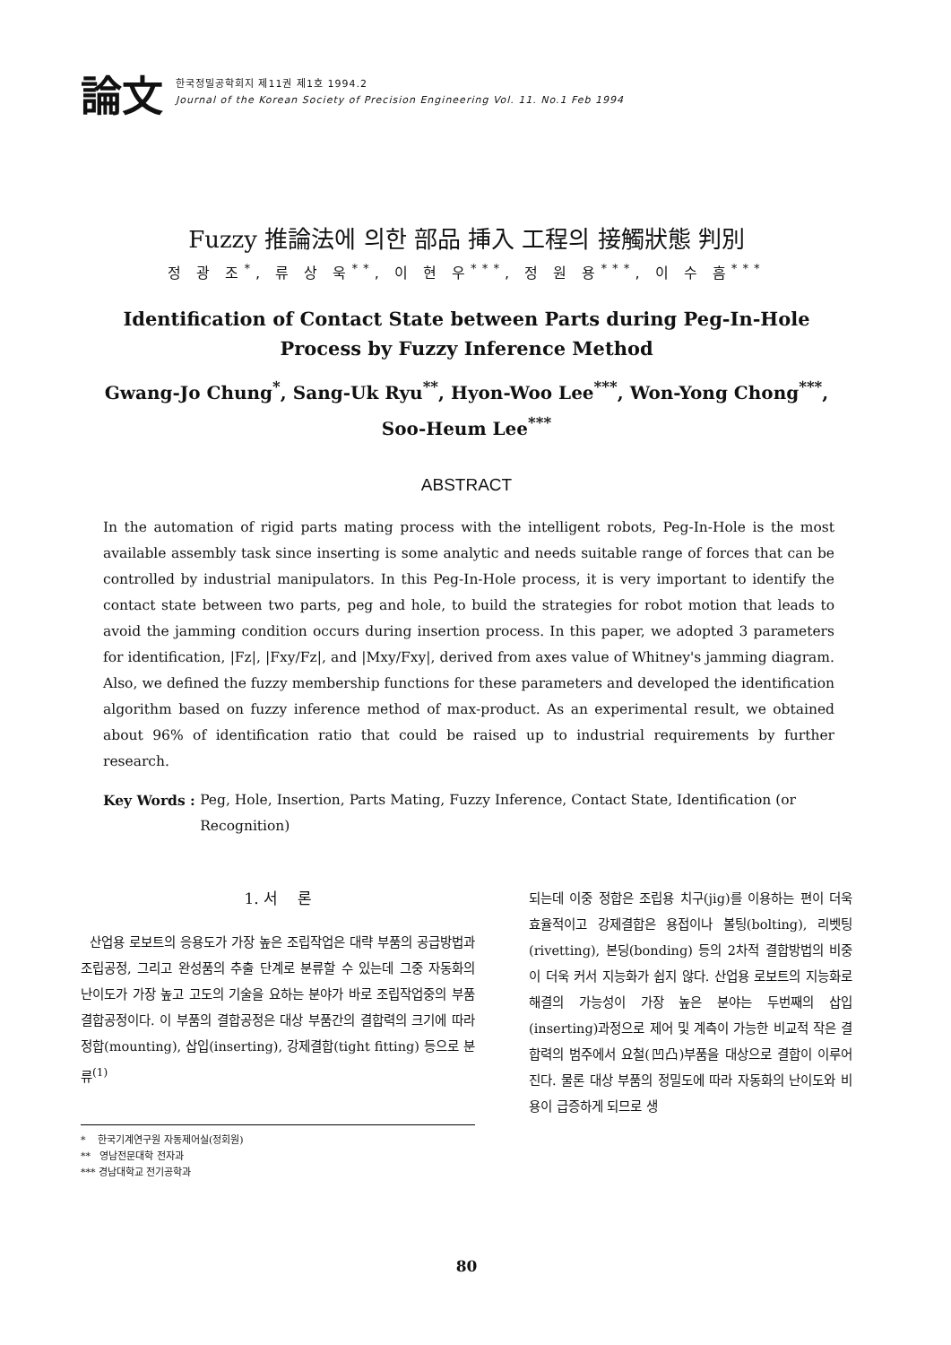論文
한국정밀공학회지 제11권 제1호 1994.2
Journal of the Korean Society of Precision Engineering Vol. 11. No.1 Feb 1994
Fuzzy 推論法에 의한 部品 挿入 工程의 接觸狀態 判別
정 광 조<sup>*</sup>, 류 상 욱<sup>**</sup>, 이 현 우<sup>***</sup>, 정 원 용<sup>***</sup>, 이 수 흠<sup>***</sup>
Identification of Contact State between Parts during Peg-In-Hole
Process by Fuzzy Inference Method
Gwang-Jo Chung<sup>*</sup>, Sang-Uk Ryu<sup>**</sup>, Hyon-Woo Lee<sup>***</sup>, Won-Yong Chong<sup>***</sup>,
Soo-Heum Lee<sup>***</sup>
ABSTRACT
In the automation of rigid parts mating process with the intelligent robots, Peg-In-Hole is the most available assembly task since inserting is some analytic and needs suitable range of forces that can be controlled by industrial manipulators. In this Peg-In-Hole process, it is very important to identify the contact state between two parts, peg and hole, to build the strategies for robot motion that leads to avoid the jamming condition occurs during insertion process. In this paper, we adopted 3 parameters for identification, |Fz|, |Fxy/Fz|, and |Mxy/Fxy|, derived from axes value of Whitney's jamming diagram. Also, we defined the fuzzy membership functions for these parameters and developed the identification algorithm based on fuzzy inference method of max-product. As an experimental result, we obtained about 96% of identification ratio that could be raised up to industrial requirements by further research.
Key Words : Peg, Hole, Insertion, Parts Mating, Fuzzy Inference, Contact State, Identification (or Recognition)
1. 서 론
산업용 로보트의 응용도가 가장 높은 조립작업은 대략 부품의 공급방법과 조립공정, 그리고 완성품의 추출 단계로 분류할 수 있는데 그중 자동화의 난이도가 가장 높고 고도의 기술을 요하는 분야가 바로 조립작업중의 부품 결합공정이다. 이 부품의 결합공정은 대상 부품간의 결합력의 크기에 따라 정합(mounting), 삽입(inserting), 강제결합(tight fitting) 등으로 분류<sup>(1)</sup>
* 한국기계연구원 자동제어실(정회원)
** 영남전문대학 전자과
*** 경남대학교 전기공학과
되는데 이중 정합은 조립용 치구(jig)를 이용하는 편이 더욱 효율적이고 강제결합은 용접이나 볼팅(bolting), 리벳팅(rivetting), 본딩(bonding) 등의 2차적 결합방법의 비중이 더욱 커서 지능화가 쉽지 않다. 산업용 로보트의 지능화로 해결의 가능성이 가장 높은 분야는 두번째의 삽입(inserting)과정으로 제어 및 계측이 가능한 비교적 작은 결합력의 범주에서 요철(凹凸)부품을 대상으로 결합이 이루어진다. 물론 대상 부품의 정밀도에 따라 자동화의 난이도와 비용이 급증하게 되므로 생
80